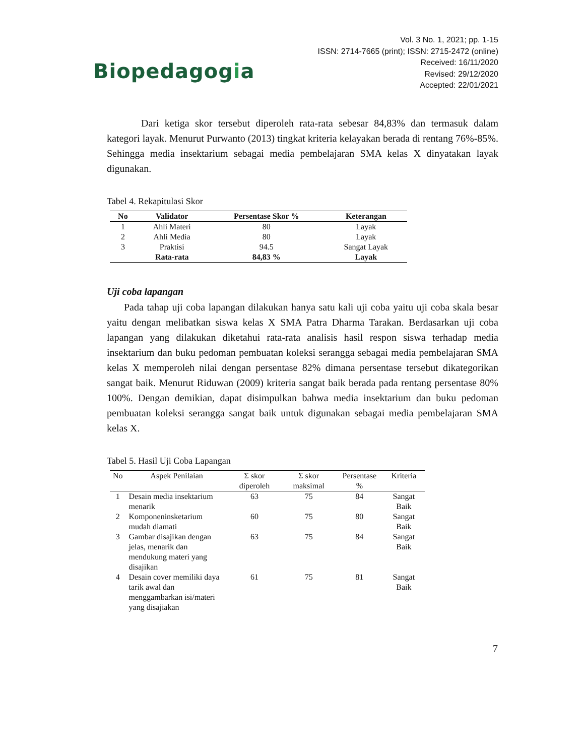Biopedagogia
Vol. 3 No. 1, 2021; pp. 1-15
ISSN: 2714-7665 (print); ISSN: 2715-2472 (online)
Received: 16/11/2020
Revised: 29/12/2020
Accepted: 22/01/2021
Dari ketiga skor tersebut diperoleh rata-rata sebesar 84,83% dan termasuk dalam kategori layak. Menurut Purwanto (2013) tingkat kriteria kelayakan berada di rentang 76%-85%. Sehingga media insektarium sebagai media pembelajaran SMA kelas X dinyatakan layak digunakan.
Tabel 4. Rekapitulasi Skor
| No | Validator | Persentase Skor % | Keterangan |
| --- | --- | --- | --- |
| 1 | Ahli Materi | 80 | Layak |
| 2 | Ahli Media | 80 | Layak |
| 3 | Praktisi | 94.5 | Sangat Layak |
| | Rata-rata | 84,83 % | Layak |
Uji coba lapangan
Pada tahap uji coba lapangan dilakukan hanya satu kali uji coba yaitu uji coba skala besar yaitu dengan melibatkan siswa kelas X SMA Patra Dharma Tarakan. Berdasarkan uji coba lapangan yang dilakukan diketahui rata-rata analisis hasil respon siswa terhadap media insektarium dan buku pedoman pembuatan koleksi serangga sebagai media pembelajaran SMA kelas X memperoleh nilai dengan persentase 82% dimana persentase tersebut dikategorikan sangat baik. Menurut Riduwan (2009) kriteria sangat baik berada pada rentang persentase 80% 100%. Dengan demikian, dapat disimpulkan bahwa media insektarium dan buku pedoman pembuatan koleksi serangga sangat baik untuk digunakan sebagai media pembelajaran SMA kelas X.
Tabel 5. Hasil Uji Coba Lapangan
| No | Aspek Penilaian | Σ skor diperoleh | Σ skor maksimal | Persentase % | Kriteria |
| --- | --- | --- | --- | --- | --- |
| 1 | Desain media insektarium menarik | 63 | 75 | 84 | Sangat Baik |
| 2 | Komponeninsketarium mudah diamati | 60 | 75 | 80 | Sangat Baik |
| 3 | Gambar disajikan dengan jelas, menarik dan mendukung materi yang disajikan | 63 | 75 | 84 | Sangat Baik |
| 4 | Desain cover memiliki daya tarik awal dan menggambarkan isi/materi yang disajiakan | 61 | 75 | 81 | Sangat Baik |
7